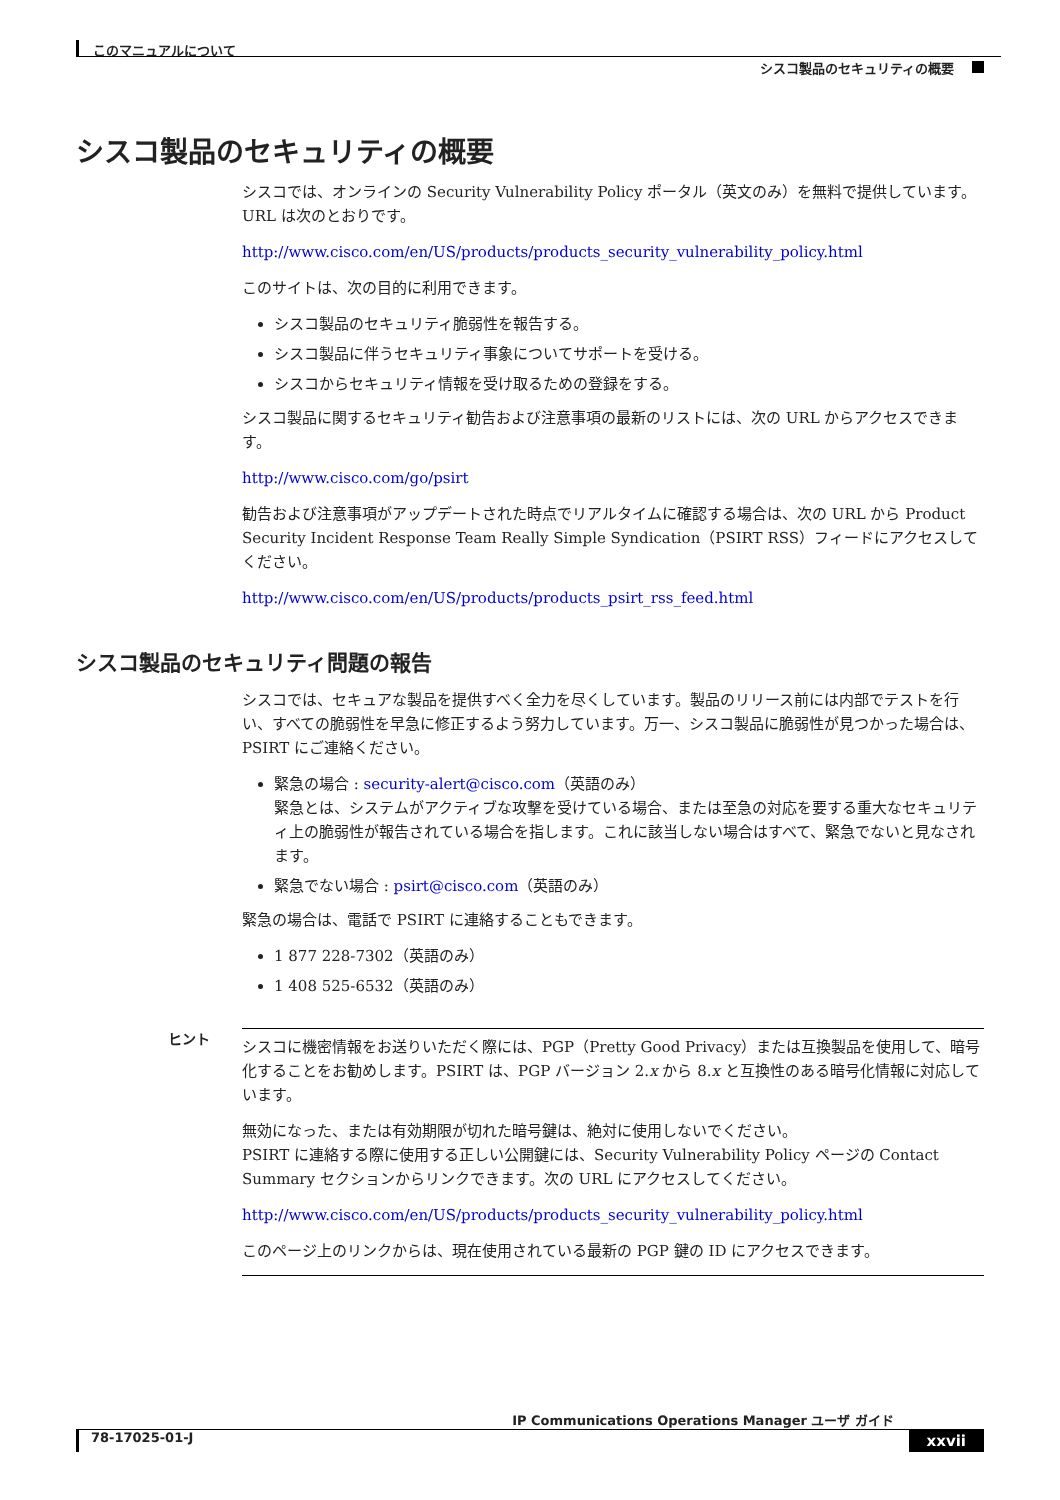このマニュアルについて
シスコ製品のセキュリティの概要
シスコ製品のセキュリティの概要
シスコでは、オンラインの Security Vulnerability Policy ポータル（英文のみ）を無料で提供しています。URL は次のとおりです。
http://www.cisco.com/en/US/products/products_security_vulnerability_policy.html
このサイトは、次の目的に利用できます。
シスコ製品のセキュリティ脆弱性を報告する。
シスコ製品に伴うセキュリティ事象についてサポートを受ける。
シスコからセキュリティ情報を受け取るための登録をする。
シスコ製品に関するセキュリティ勧告および注意事項の最新のリストには、次の URL からアクセスできます。
http://www.cisco.com/go/psirt
勧告および注意事項がアップデートされた時点でリアルタイムに確認する場合は、次の URL から Product Security Incident Response Team Really Simple Syndication（PSIRT RSS）フィードにアクセスしてください。
http://www.cisco.com/en/US/products/products_psirt_rss_feed.html
シスコ製品のセキュリティ問題の報告
シスコでは、セキュアな製品を提供すべく全力を尽くしています。製品のリリース前には内部でテストを行い、すべての脆弱性を早急に修正するよう努力しています。万一、シスコ製品に脆弱性が見つかった場合は、PSIRT にご連絡ください。
緊急の場合 : security-alert@cisco.com（英語のみ）
緊急とは、システムがアクティブな攻撃を受けている場合、または至急の対応を要する重大なセキュリティ上の脆弱性が報告されている場合を指します。これに該当しない場合はすべて、緊急でないと見なされます。
緊急でない場合 : psirt@cisco.com（英語のみ）
緊急の場合は、電話で PSIRT に連絡することもできます。
1 877 228-7302（英語のみ）
1 408 525-6532（英語のみ）
ヒント
シスコに機密情報をお送りいただく際には、PGP（Pretty Good Privacy）または互換製品を使用して、暗号化することをお勧めします。PSIRT は、PGP バージョン 2.x から 8.x と互換性のある暗号化情報に対応しています。
無効になった、または有効期限が切れた暗号鍵は、絶対に使用しないでください。
PSIRT に連絡する際に使用する正しい公開鍵には、Security Vulnerability Policy ページの Contact Summary セクションからリンクできます。次の URL にアクセスしてください。
http://www.cisco.com/en/US/products/products_security_vulnerability_policy.html
このページ上のリンクからは、現在使用されている最新の PGP 鍵の ID にアクセスできます。
IP Communications Operations Manager ユーザ ガイド
78-17025-01-J xxvii